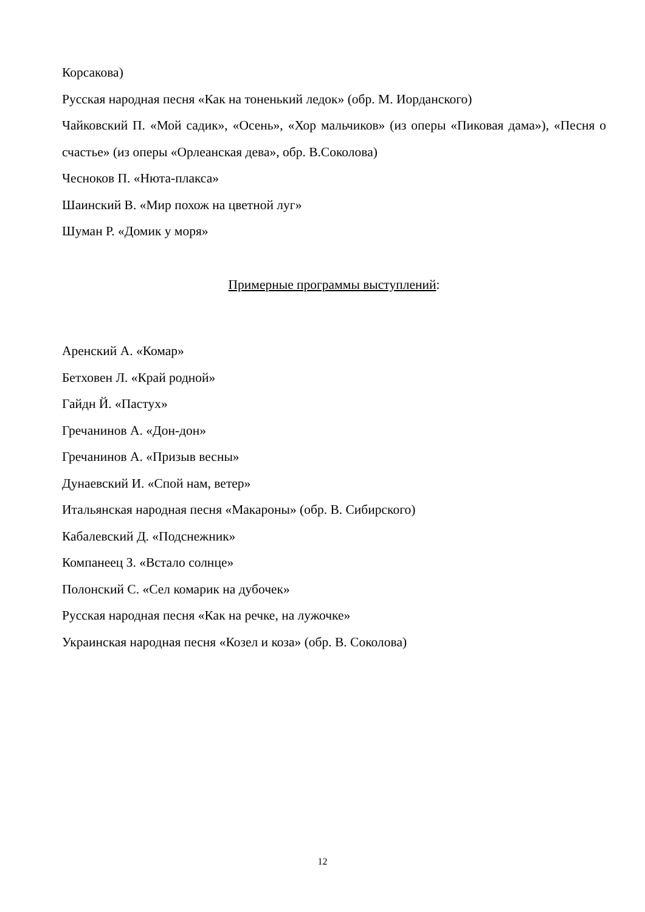Корсакова)
Русская народная песня «Как на тоненький ледок» (обр. М. Иорданского)
Чайковский П. «Мой садик», «Осень», «Хор мальчиков» (из оперы «Пиковая дама»), «Песня о счастье» (из оперы «Орлеанская дева», обр. В.Соколова)
Чесноков П. «Нюта-плакса»
Шаинский В. «Мир похож на цветной луг»
Шуман Р. «Домик у моря»
Примерные программы выступлений:
Аренский А. «Комар»
Бетховен Л. «Край родной»
Гайдн Й. «Пастух»
Гречанинов А. «Дон-дон»
Гречанинов А. «Призыв весны»
Дунаевский И. «Спой нам, ветер»
Итальянская народная песня «Макароны» (обр. В. Сибирского)
Кабалевский Д. «Подснежник»
Компанеец З. «Встало солнце»
Полонский С. «Сел комарик на дубочек»
Русская народная песня «Как на речке, на лужочке»
Украинская народная песня «Козел и коза» (обр. В. Соколова)
12